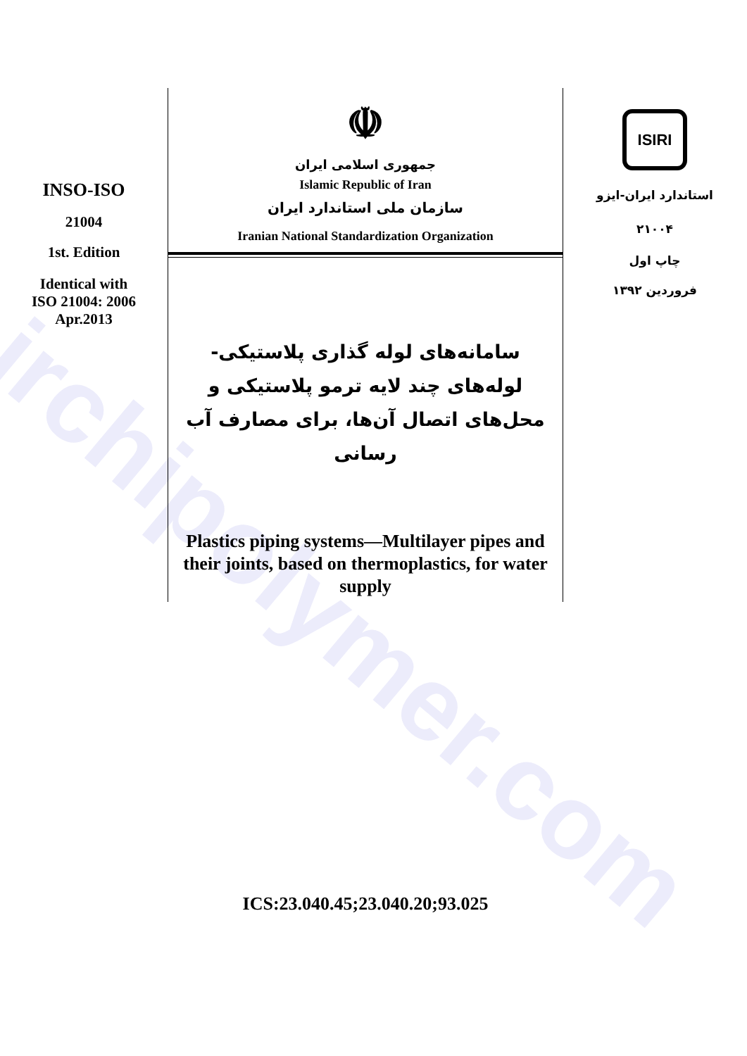irchipolymer.com
INSO-ISO
21004
1st. Edition
Identical with
ISO 21004: 2006
Apr.2013
☫
جمهوری اسلامی ایران
Islamic Republic of Iran
سازمان ملی استاندارد ایران
Iranian National Standardization Organization
سامانه‌های لوله گذاری پلاستیکی- لوله‌های چند لایه ترمو پلاستیکی و محل‌های اتصال آن‌ها، برای مصارف آب رسانی
Plastics piping systems—Multilayer pipes and their joints, based on thermoplastics, for water supply
ICS:23.040.45;23.040.20;93.025
ISIRI
استاندارد ایران-ایزو
۲۱۰۰۴
چاپ اول
فروردین ۱۳۹۲